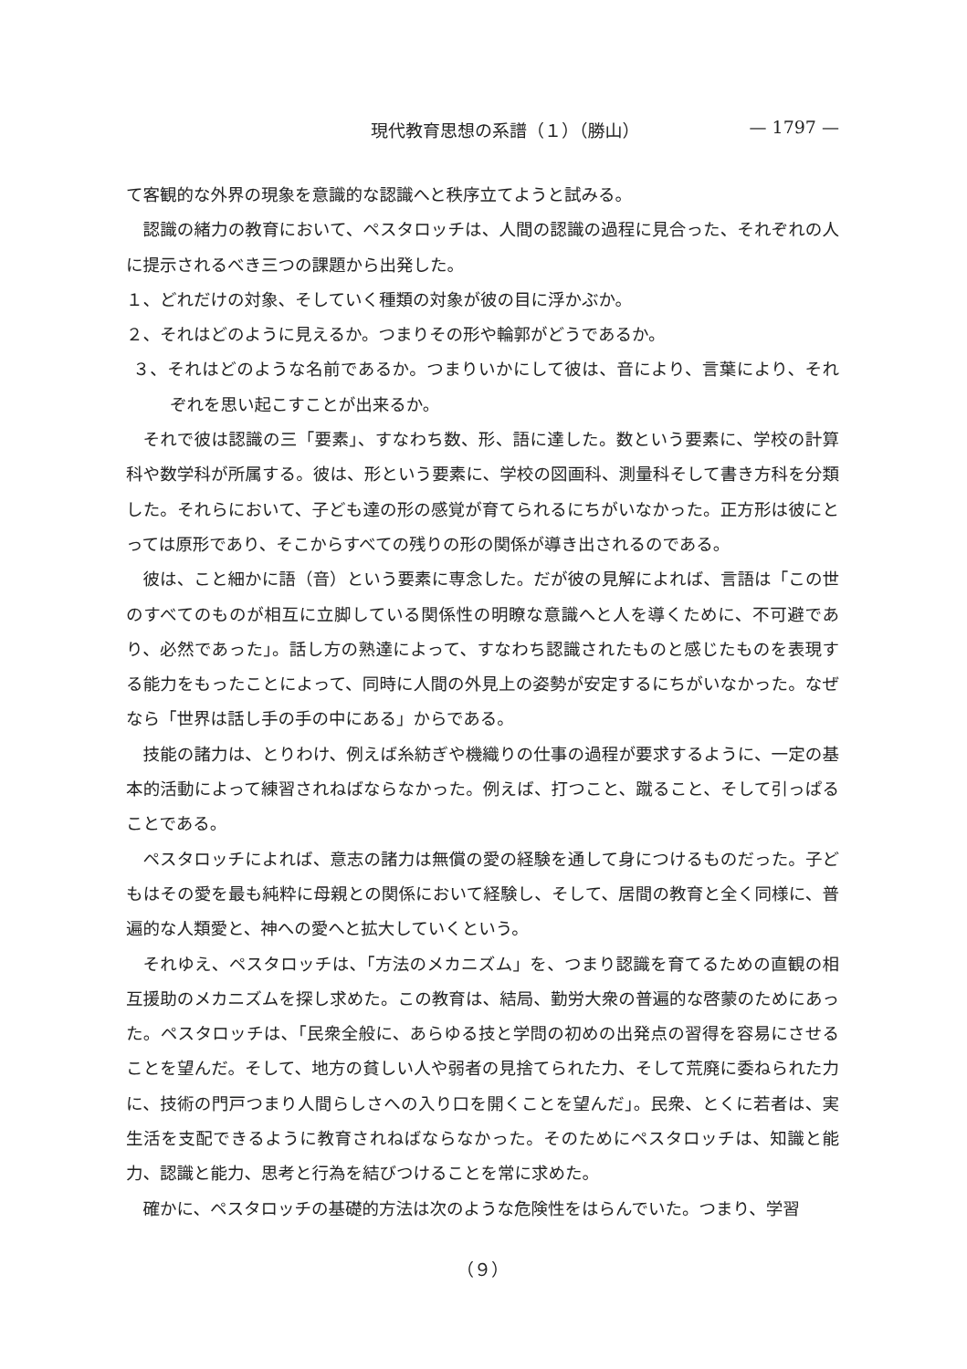現代教育思想の系譜（１）（勝山） — 1797 —
て客観的な外界の現象を意識的な認識へと秩序立てようと試みる。
認識の緒力の教育において、ペスタロッチは、人間の認識の過程に見合った、それぞれの人に提示されるべき三つの課題から出発した。
１、どれだけの対象、そしていく種類の対象が彼の目に浮かぶか。
２、それはどのように見えるか。つまりその形や輪郭がどうであるか。
３、それはどのような名前であるか。つまりいかにして彼は、音により、言葉により、それぞれを思い起こすことが出来るか。
それで彼は認識の三「要素」、すなわち数、形、語に達した。数という要素に、学校の計算科や数学科が所属する。彼は、形という要素に、学校の図画科、測量科そして書き方科を分類した。それらにおいて、子ども達の形の感覚が育てられるにちがいなかった。正方形は彼にとっては原形であり、そこからすべての残りの形の関係が導き出されるのである。
彼は、こと細かに語（音）という要素に専念した。だが彼の見解によれば、言語は「この世のすべてのものが相互に立脚している関係性の明瞭な意識へと人を導くために、不可避であり、必然であった」。話し方の熟達によって、すなわち認識されたものと感じたものを表現する能力をもったことによって、同時に人間の外見上の姿勢が安定するにちがいなかった。なぜなら「世界は話し手の手の中にある」からである。
技能の諸力は、とりわけ、例えば糸紡ぎや機織りの仕事の過程が要求するように、一定の基本的活動によって練習されねばならなかった。例えば、打つこと、蹴ること、そして引っぱることである。
ペスタロッチによれば、意志の諸力は無償の愛の経験を通して身につけるものだった。子どもはその愛を最も純粋に母親との関係において経験し、そして、居間の教育と全く同様に、普遍的な人類愛と、神への愛へと拡大していくという。
それゆえ、ペスタロッチは、「方法のメカニズム」を、つまり認識を育てるための直観の相互援助のメカニズムを探し求めた。この教育は、結局、勤労大衆の普遍的な啓蒙のためにあった。ペスタロッチは、「民衆全般に、あらゆる技と学問の初めの出発点の習得を容易にさせることを望んだ。そして、地方の貧しい人や弱者の見捨てられた力、そして荒廃に委ねられた力に、技術の門戸つまり人間らしさへの入り口を開くことを望んだ」。民衆、とくに若者は、実生活を支配できるように教育されねばならなかった。そのためにペスタロッチは、知識と能力、認識と能力、思考と行為を結びつけることを常に求めた。
確かに、ペスタロッチの基礎的方法は次のような危険性をはらんでいた。つまり、学習
（９）